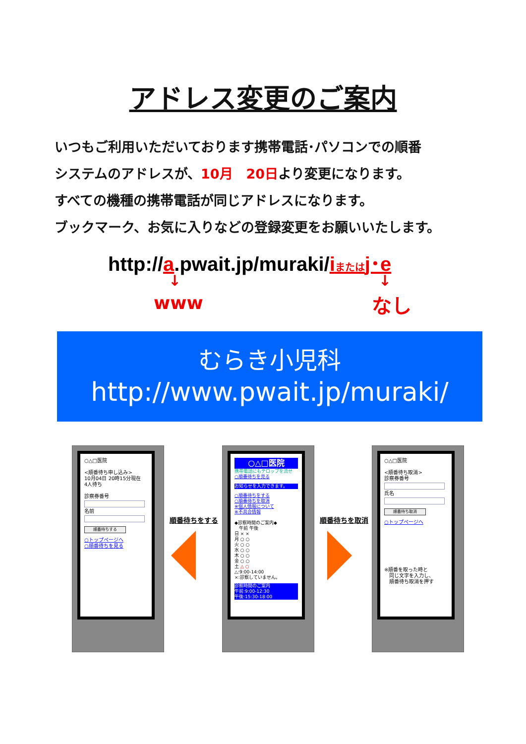アドレス変更のご案内
いつもご利用いただいております携帯電話･パソコンでの順番
システムのアドレスが、10月　20日より変更になります。
すべての機種の携帯電話が同じアドレスになります。
ブックマーク、お気に入りなどの登録変更をお願いいたします。
http://a.pwait.jp/muraki/iまたはj･e
↓ ↓
www なし
むらき小児科
http://www.pwait.jp/muraki/
○△□医院
<順番待ち申し込み>
10月04日 20時15分現在
4人待ち
診察券番号
名前
順番待ちする
○トップページへ
○順番待ちを見る
順番待ちをする
○△□医院
携帯電話にもテロップを流せ
○順番待ちを見る
お知らせを入力できます。
○順番待ちをする
○順番待ちを取消
※個人情報について
※不具合情報
◆診察時間のご案内◆
　午前 午後
日 × ×
月 ○ ○
火 ○ ○
水 ○ ○
木 ○ ○
金 ○ ○
土 △ ○
△:9:00-14:00
×:診察していません。
診察時間のご案内
午前:9:00-12:30
午後:15:30-18:00
順番待ちを取消
○△□医院
<順番待ち取消>
診察券番号
氏名
順番待ち取消
○トップページへ
※順番を取った時と
　同じ文字を入力し、
　順番待ち取消を押す